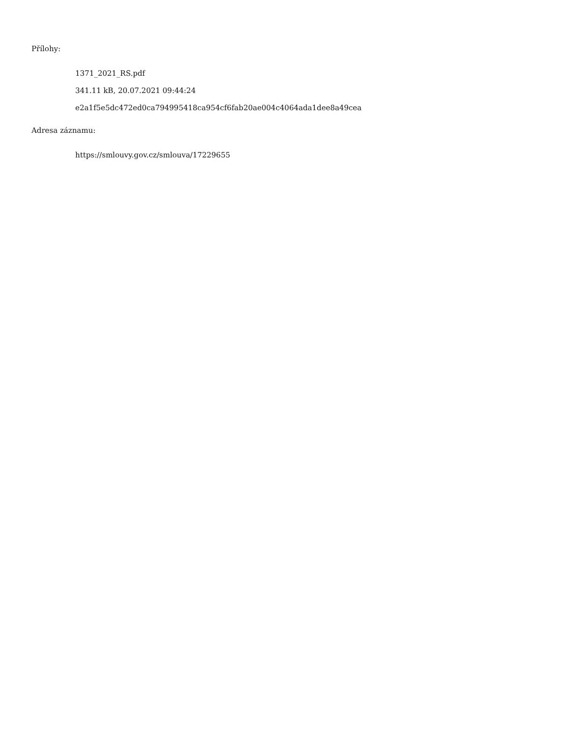Přílohy:
1371_2021_RS.pdf
341.11 kB, 20.07.2021 09:44:24
e2a1f5e5dc472ed0ca794995418ca954cf6fab20ae004c4064ada1dee8a49cea
Adresa záznamu:
https://smlouvy.gov.cz/smlouva/17229655